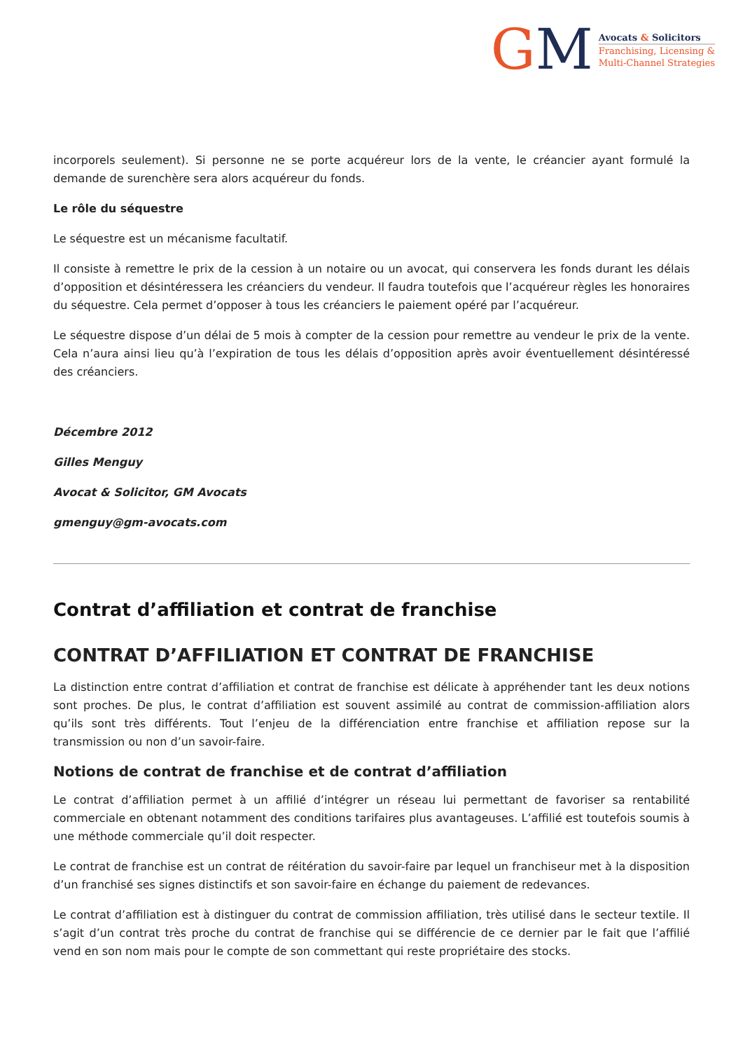GM
Avocats & Solicitors
Franchising, Licensing &
Multi-Channel Strategies
incorporels seulement). Si personne ne se porte acquéreur lors de la vente, le créancier ayant formulé la demande de surenchère sera alors acquéreur du fonds.
Le rôle du séquestre
Le séquestre est un mécanisme facultatif.
Il consiste à remettre le prix de la cession à un notaire ou un avocat, qui conservera les fonds durant les délais d’opposition et désintéressera les créanciers du vendeur. Il faudra toutefois que l’acquéreur règles les honoraires du séquestre. Cela permet d’opposer à tous les créanciers le paiement opéré par l’acquéreur.
Le séquestre dispose d’un délai de 5 mois à compter de la cession pour remettre au vendeur le prix de la vente. Cela n’aura ainsi lieu qu’à l’expiration de tous les délais d’opposition après avoir éventuellement désintéressé des créanciers.
Décembre 2012
Gilles Menguy
Avocat & Solicitor, GM Avocats
gmenguy@gm-avocats.com
Contrat d’affiliation et contrat de franchise
CONTRAT D’AFFILIATION ET CONTRAT DE FRANCHISE
La distinction entre contrat d’affiliation et contrat de franchise est délicate à appréhender tant les deux notions sont proches. De plus, le contrat d’affiliation est souvent assimilé au contrat de commission-affiliation alors qu’ils sont très différents. Tout l’enjeu de la différenciation entre franchise et affiliation repose sur la transmission ou non d’un savoir-faire.
Notions de contrat de franchise et de contrat d’affiliation
Le contrat d’affiliation permet à un affilié d’intégrer un réseau lui permettant de favoriser sa rentabilité commerciale en obtenant notamment des conditions tarifaires plus avantageuses. L’affilié est toutefois soumis à une méthode commerciale qu’il doit respecter.
Le contrat de franchise est un contrat de réitération du savoir-faire par lequel un franchiseur met à la disposition d’un franchisé ses signes distinctifs et son savoir-faire en échange du paiement de redevances.
Le contrat d’affiliation est à distinguer du contrat de commission affiliation, très utilisé dans le secteur textile. Il s’agit d’un contrat très proche du contrat de franchise qui se différencie de ce dernier par le fait que l’affilié vend en son nom mais pour le compte de son commettant qui reste propriétaire des stocks.